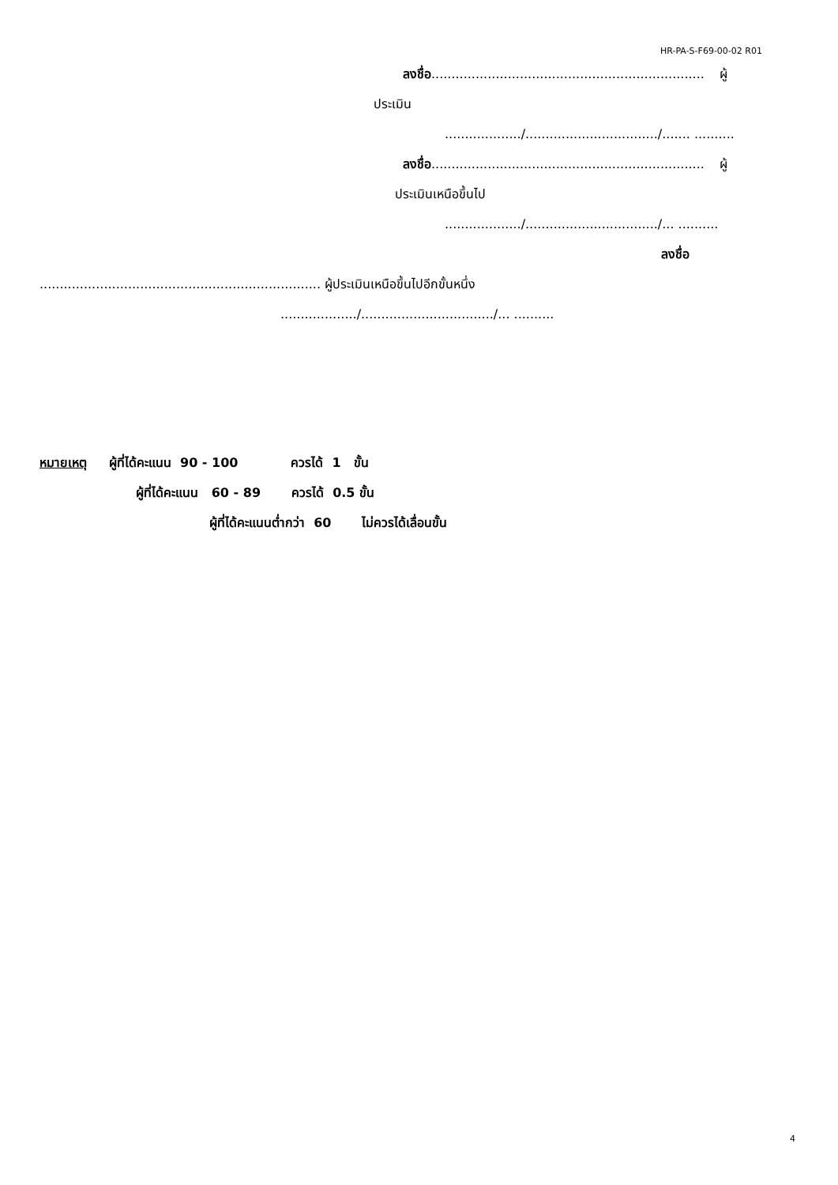HR-PA-S-F69-00-02 R01
ลงชื่อ.................................................................... ผู้
ประเมิน
.................../................................./....... ..........
ลงชื่อ.................................................................... ผู้
ประเมินเหนือขึ้นไป
.................../................................./... ..........
ลงชื่อ
...................................................................... ผู้ประเมินเหนือขึ้นไปอีกขั้นหนึ่ง
.................../................................./... ..........
หมายเหตุ ผู้ที่ได้คะแนน 90 - 100 ควรได้ 1 ขั้น
ผู้ที่ได้คะแนน 60 - 89 ควรได้ 0.5 ขั้น
ผู้ที่ได้คะแนนต่ำกว่า 60 ไม่ควรได้เลื่อนขั้น
4